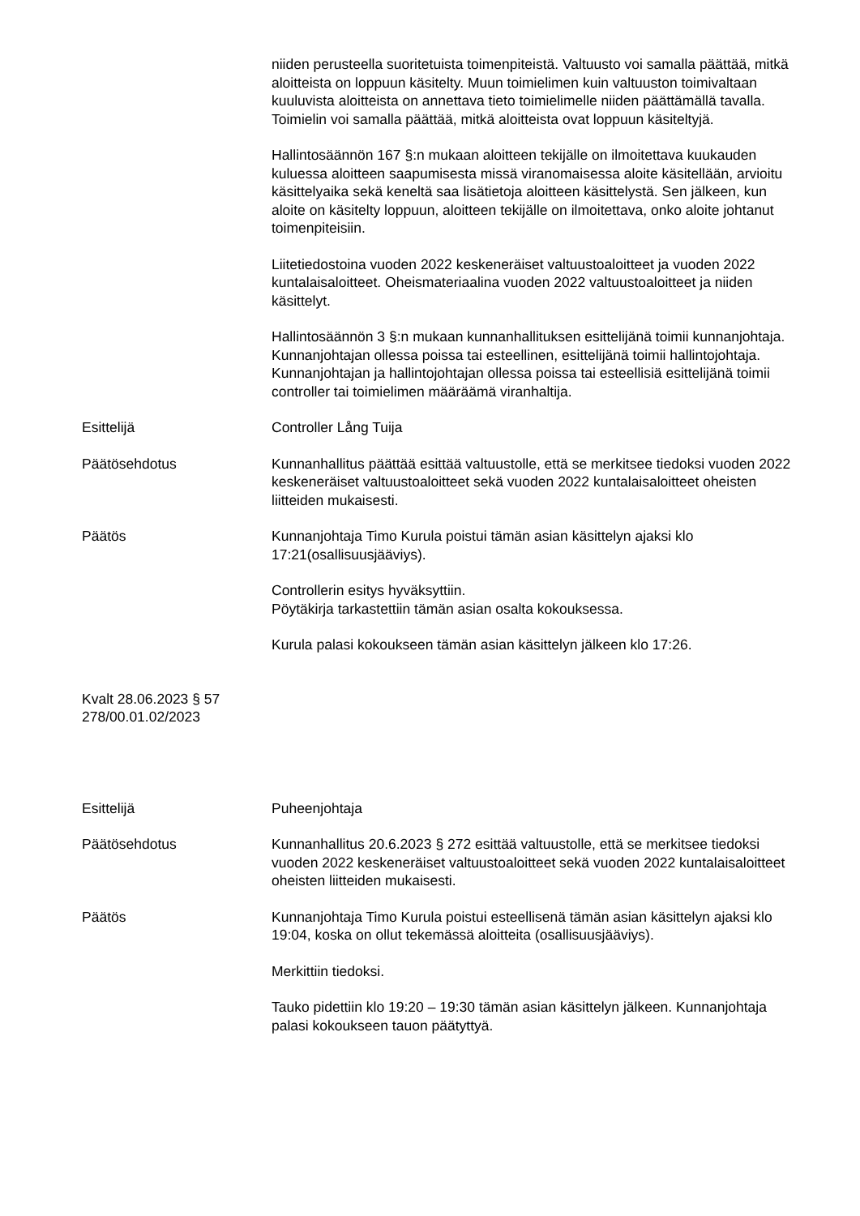niiden perusteella suoritetuista toimenpiteistä. Valtuusto voi samalla päättää, mitkä aloitteista on loppuun käsitelty. Muun toimielimen kuin valtuuston toimivaltaan kuuluvista aloitteista on annettava tieto toimielimelle niiden päättämällä tavalla. Toimielin voi samalla päättää, mitkä aloitteista ovat loppuun käsiteltyjä.
Hallintosäännön 167 §:n mukaan aloitteen tekijälle on ilmoitettava kuukauden kuluessa aloitteen saapumisesta missä viranomaisessa aloite käsitellään, arvioitu käsittelyaika sekä keneltä saa lisätietoja aloitteen käsittelystä. Sen jälkeen, kun aloite on käsitelty loppuun, aloitteen tekijälle on ilmoitettava, onko aloite johtanut toimenpiteisiin.
Liitetiedostoina vuoden 2022 keskeneräiset valtuustoaloitteet ja vuoden 2022 kuntalaisaloitteet. Oheismateriaalina vuoden 2022 valtuustoaloitteet ja niiden käsittelyt.
Hallintosäännön 3 §:n mukaan kunnanhallituksen esittelijänä toimii kunnanjohtaja. Kunnanjohtajan ollessa poissa tai esteellinen, esittelijänä toimii hallintojohtaja. Kunnanjohtajan ja hallintojohtajan ollessa poissa tai esteellisiä esittelijänä toimii controller tai toimielimen määräämä viranhaltija.
Esittelijä Controller Lång Tuija
Päätösehdotus Kunnanhallitus päättää esittää valtuustolle, että se merkitsee tiedoksi vuoden 2022 keskeneräiset valtuustoaloitteet sekä vuoden 2022 kuntalaisaloitteet oheisten liitteiden mukaisesti.
Päätös Kunnanjohtaja Timo Kurula poistui tämän asian käsittelyn ajaksi klo 17:21(osallisuusjääviys).
Controllerin esitys hyväksyttiin.
Pöytäkirja tarkastettiin tämän asian osalta kokouksessa.
Kurula palasi kokoukseen tämän asian käsittelyn jälkeen klo 17:26.
Kvalt 28.06.2023 § 57
278/00.01.02/2023
Esittelijä Puheenjohtaja
Päätösehdotus Kunnanhallitus 20.6.2023 § 272 esittää valtuustolle, että se merkitsee tiedoksi vuoden 2022 keskeneräiset valtuustoaloitteet sekä vuoden 2022 kuntalaisaloitteet oheisten liitteiden mukaisesti.
Päätös Kunnanjohtaja Timo Kurula poistui esteellisenä tämän asian käsittelyn ajaksi klo 19:04, koska on ollut tekemässä aloitteita (osallisuusjääviys).
Merkittiin tiedoksi.
Tauko pidettiin klo 19:20 – 19:30 tämän asian käsittelyn jälkeen. Kunnanjohtaja palasi kokoukseen tauon päätyttyä.